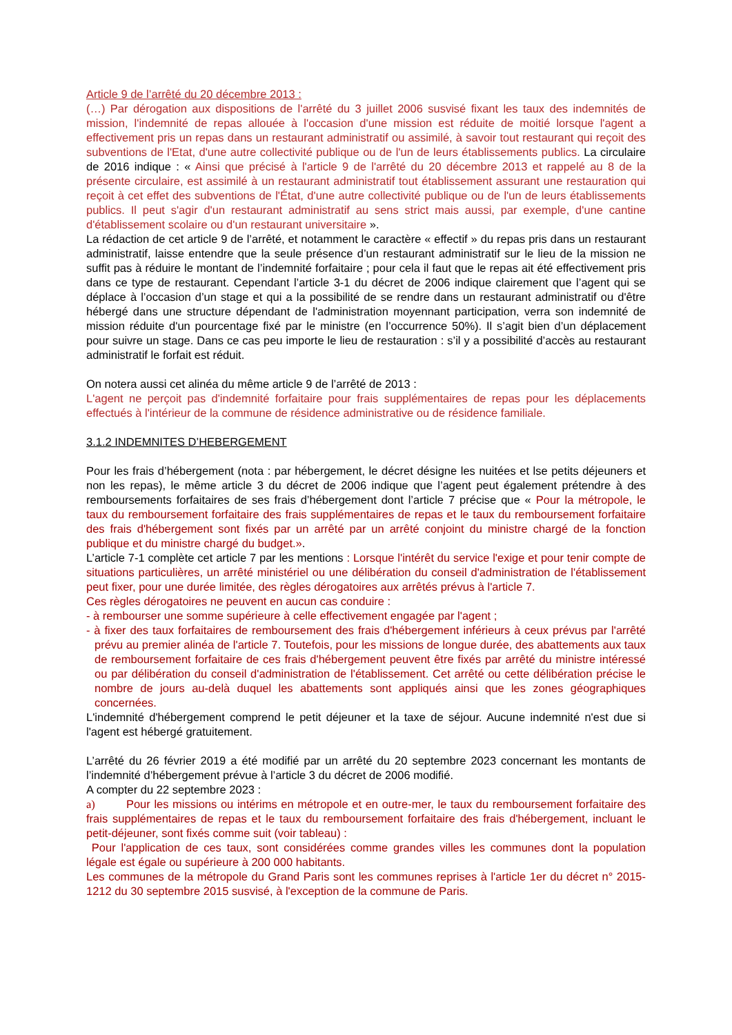Article 9 de l’arrêté du 20 décembre 2013 :
(…) Par dérogation aux dispositions de l'arrêté du 3 juillet 2006 susvisé fixant les taux des indemnités de mission, l'indemnité de repas allouée à l'occasion d'une mission est réduite de moitié lorsque l'agent a effectivement pris un repas dans un restaurant administratif ou assimilé, à savoir tout restaurant qui reçoit des subventions de l'Etat, d'une autre collectivité publique ou de l'un de leurs établissements publics. La circulaire de 2016 indique : « Ainsi que précisé à l'article 9 de l'arrêté du 20 décembre 2013 et rappelé au 8 de la présente circulaire, est assimilé à un restaurant administratif tout établissement assurant une restauration qui reçoit à cet effet des subventions de l'État, d'une autre collectivité publique ou de l'un de leurs établissements publics. Il peut s'agir d'un restaurant administratif au sens strict mais aussi, par exemple, d'une cantine d'établissement scolaire ou d'un restaurant universitaire ».
La rédaction de cet article 9 de l’arrêté, et notamment le caractère « effectif » du repas pris dans un restaurant administratif, laisse entendre que la seule présence d’un restaurant administratif sur le lieu de la mission ne suffit pas à réduire le montant de l’indemnité forfaitaire ; pour cela il faut que le repas ait été effectivement pris dans ce type de restaurant. Cependant l’article 3-1 du décret de 2006 indique clairement que l’agent qui se déplace à l’occasion d’un stage et qui a la possibilité de se rendre dans un restaurant administratif ou d'être hébergé dans une structure dépendant de l'administration moyennant participation, verra son indemnité de mission réduite d'un pourcentage fixé par le ministre (en l’occurrence 50%). Il s’agit bien d’un déplacement pour suivre un stage. Dans ce cas peu importe le lieu de restauration : s’il y a possibilité d’accès au restaurant administratif le forfait est réduit.
On notera aussi cet alinéa du même article 9 de l’arrêté de 2013 :
L'agent ne perçoit pas d'indemnité forfaitaire pour frais supplémentaires de repas pour les déplacements effectués à l'intérieur de la commune de résidence administrative ou de résidence familiale.
3.1.2 INDEMNITES D’HEBERGEMENT
Pour les frais d’hébergement (nota : par hébergement, le décret désigne les nuitées et lse petits déjeuners et non les repas), le même article 3 du décret de 2006 indique que l’agent peut également prétendre à des remboursements forfaitaires de ses frais d’hébergement dont l’article 7 précise que « Pour la métropole, le taux du remboursement forfaitaire des frais supplémentaires de repas et le taux du remboursement forfaitaire des frais d'hébergement sont fixés par un arrêté par un arrêté conjoint du ministre chargé de la fonction publique et du ministre chargé du budget.».
L’article 7-1 complète cet article 7 par les mentions : Lorsque l'intérêt du service l'exige et pour tenir compte de situations particulières, un arrêté ministériel ou une délibération du conseil d'administration de l'établissement peut fixer, pour une durée limitée, des règles dérogatoires aux arrêtés prévus à l'article 7.
Ces règles dérogatoires ne peuvent en aucun cas conduire :
- à rembourser une somme supérieure à celle effectivement engagée par l'agent ;
- à fixer des taux forfaitaires de remboursement des frais d'hébergement inférieurs à ceux prévus par l'arrêté prévu au premier alinéa de l'article 7. Toutefois, pour les missions de longue durée, des abattements aux taux de remboursement forfaitaire de ces frais d'hébergement peuvent être fixés par arrêté du ministre intéressé ou par délibération du conseil d'administration de l'établissement. Cet arrêté ou cette délibération précise le nombre de jours au-delà duquel les abattements sont appliqués ainsi que les zones géographiques concernées.
L'indemnité d'hébergement comprend le petit déjeuner et la taxe de séjour. Aucune indemnité n'est due si l'agent est hébergé gratuitement.
L’arrêté du 26 février 2019 a été modifié par un arrêté du 20 septembre 2023 concernant les montants de l’indemnité d’hébergement prévue à l’article 3 du décret de 2006 modifié.
A compter du 22 septembre 2023 :
a) Pour les missions ou intérims en métropole et en outre-mer, le taux du remboursement forfaitaire des frais supplémentaires de repas et le taux du remboursement forfaitaire des frais d'hébergement, incluant le petit-déjeuner, sont fixés comme suit (voir tableau) :
Pour l'application de ces taux, sont considérées comme grandes villes les communes dont la population légale est égale ou supérieure à 200 000 habitants.
Les communes de la métropole du Grand Paris sont les communes reprises à l'article 1er du décret n° 2015-1212 du 30 septembre 2015 susvisé, à l'exception de la commune de Paris.